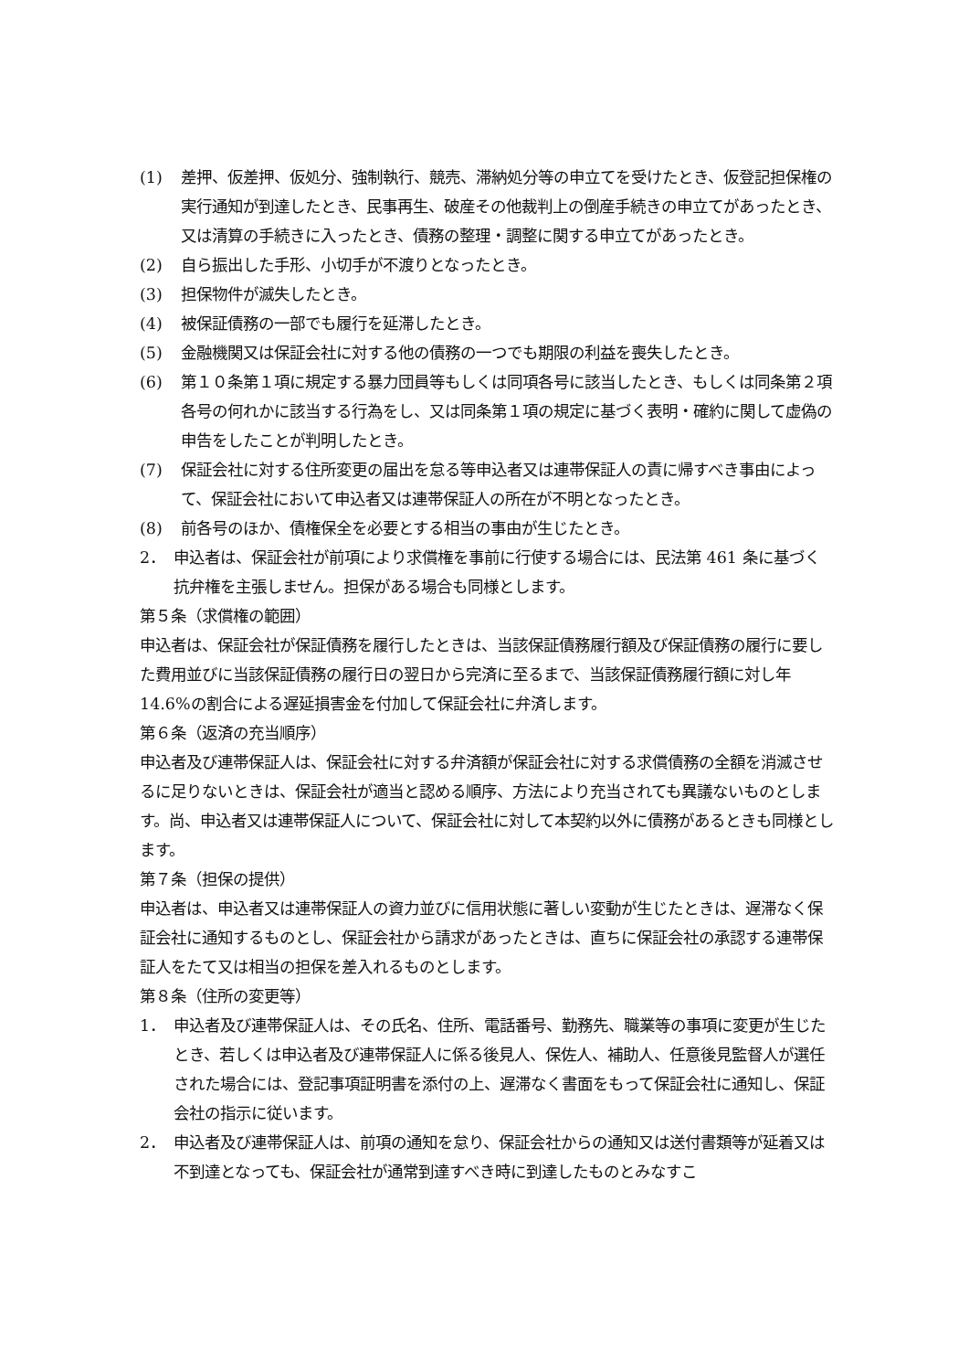(1) 差押、仮差押、仮処分、強制執行、競売、滞納処分等の申立てを受けたとき、仮登記担保権の実行通知が到達したとき、民事再生、破産その他裁判上の倒産手続きの申立てがあったとき、又は清算の手続きに入ったとき、債務の整理・調整に関する申立てがあったとき。
(2) 自ら振出した手形、小切手が不渡りとなったとき。
(3) 担保物件が滅失したとき。
(4) 被保証債務の一部でも履行を延滞したとき。
(5) 金融機関又は保証会社に対する他の債務の一つでも期限の利益を喪失したとき。
(6) 第１０条第１項に規定する暴力団員等もしくは同項各号に該当したとき、もしくは同条第２項各号の何れかに該当する行為をし、又は同条第１項の規定に基づく表明・確約に関して虚偽の申告をしたことが判明したとき。
(7) 保証会社に対する住所変更の届出を怠る等申込者又は連帯保証人の責に帰すべき事由によって、保証会社において申込者又は連帯保証人の所在が不明となったとき。
(8) 前各号のほか、債権保全を必要とする相当の事由が生じたとき。
2． 申込者は、保証会社が前項により求償権を事前に行使する場合には、民法第 461 条に基づく抗弁権を主張しません。担保がある場合も同様とします。
第５条（求償権の範囲）
申込者は、保証会社が保証債務を履行したときは、当該保証債務履行額及び保証債務の履行に要した費用並びに当該保証債務の履行日の翌日から完済に至るまで、当該保証債務履行額に対し年 14.6%の割合による遅延損害金を付加して保証会社に弁済します。
第６条（返済の充当順序）
申込者及び連帯保証人は、保証会社に対する弁済額が保証会社に対する求償債務の全額を消滅させるに足りないときは、保証会社が適当と認める順序、方法により充当されても異議ないものとします。尚、申込者又は連帯保証人について、保証会社に対して本契約以外に債務があるときも同様とします。
第７条（担保の提供）
申込者は、申込者又は連帯保証人の資力並びに信用状態に著しい変動が生じたときは、遅滞なく保証会社に通知するものとし、保証会社から請求があったときは、直ちに保証会社の承認する連帯保証人をたて又は相当の担保を差入れるものとします。
第８条（住所の変更等）
1． 申込者及び連帯保証人は、その氏名、住所、電話番号、勤務先、職業等の事項に変更が生じたとき、若しくは申込者及び連帯保証人に係る後見人、保佐人、補助人、任意後見監督人が選任された場合には、登記事項証明書を添付の上、遅滞なく書面をもって保証会社に通知し、保証会社の指示に従います。
2． 申込者及び連帯保証人は、前項の通知を怠り、保証会社からの通知又は送付書類等が延着又は不到達となっても、保証会社が通常到達すべき時に到達したものとみなすこ